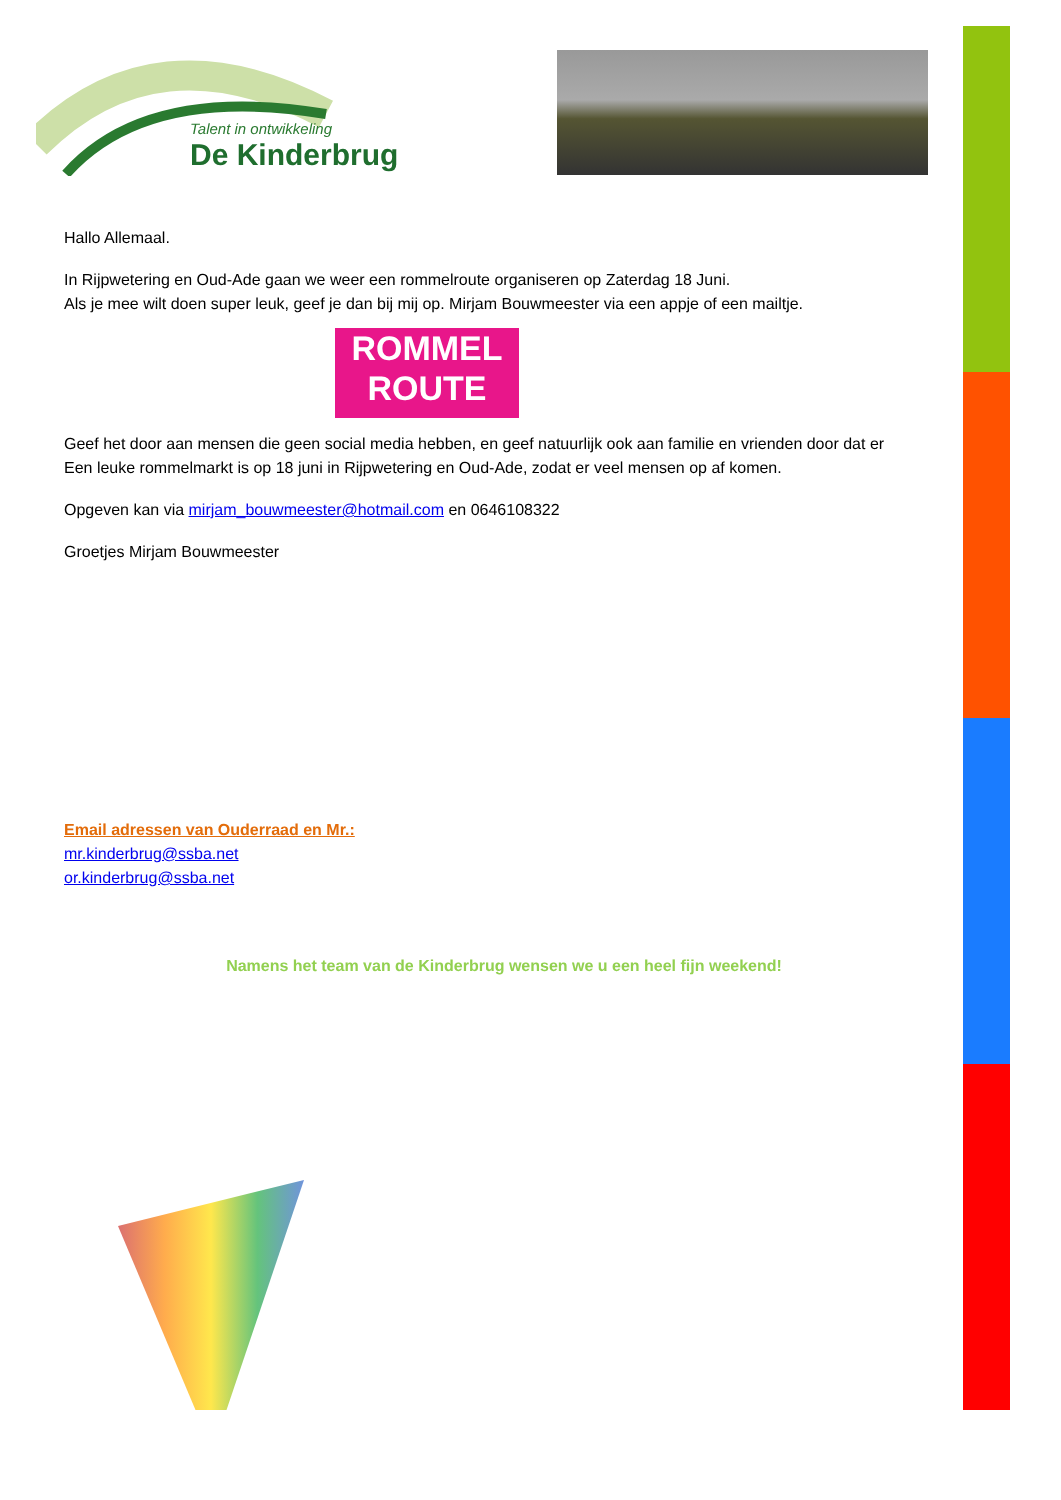Talent in ontwikkeling
De Kinderbrug
Hallo Allemaal.
In Rijpwetering en Oud-Ade gaan we weer een rommelroute organiseren op Zaterdag 18 Juni.
Als je mee wilt doen super leuk, geef je dan bij mij op. Mirjam Bouwmeester via een appje of een mailtje.
ROMMEL
ROUTE
Geef het door aan mensen die geen social media hebben, en geef natuurlijk ook aan familie en vrienden door dat er
Een leuke rommelmarkt is op 18 juni in Rijpwetering en Oud-Ade, zodat er veel mensen op af komen.
Opgeven kan via mirjam_bouwmeester@hotmail.com en 0646108322
Groetjes Mirjam Bouwmeester
Email adressen van Ouderraad en Mr.:
mr.kinderbrug@ssba.net
or.kinderbrug@ssba.net
Namens het team van de Kinderbrug wensen we u een heel fijn weekend!